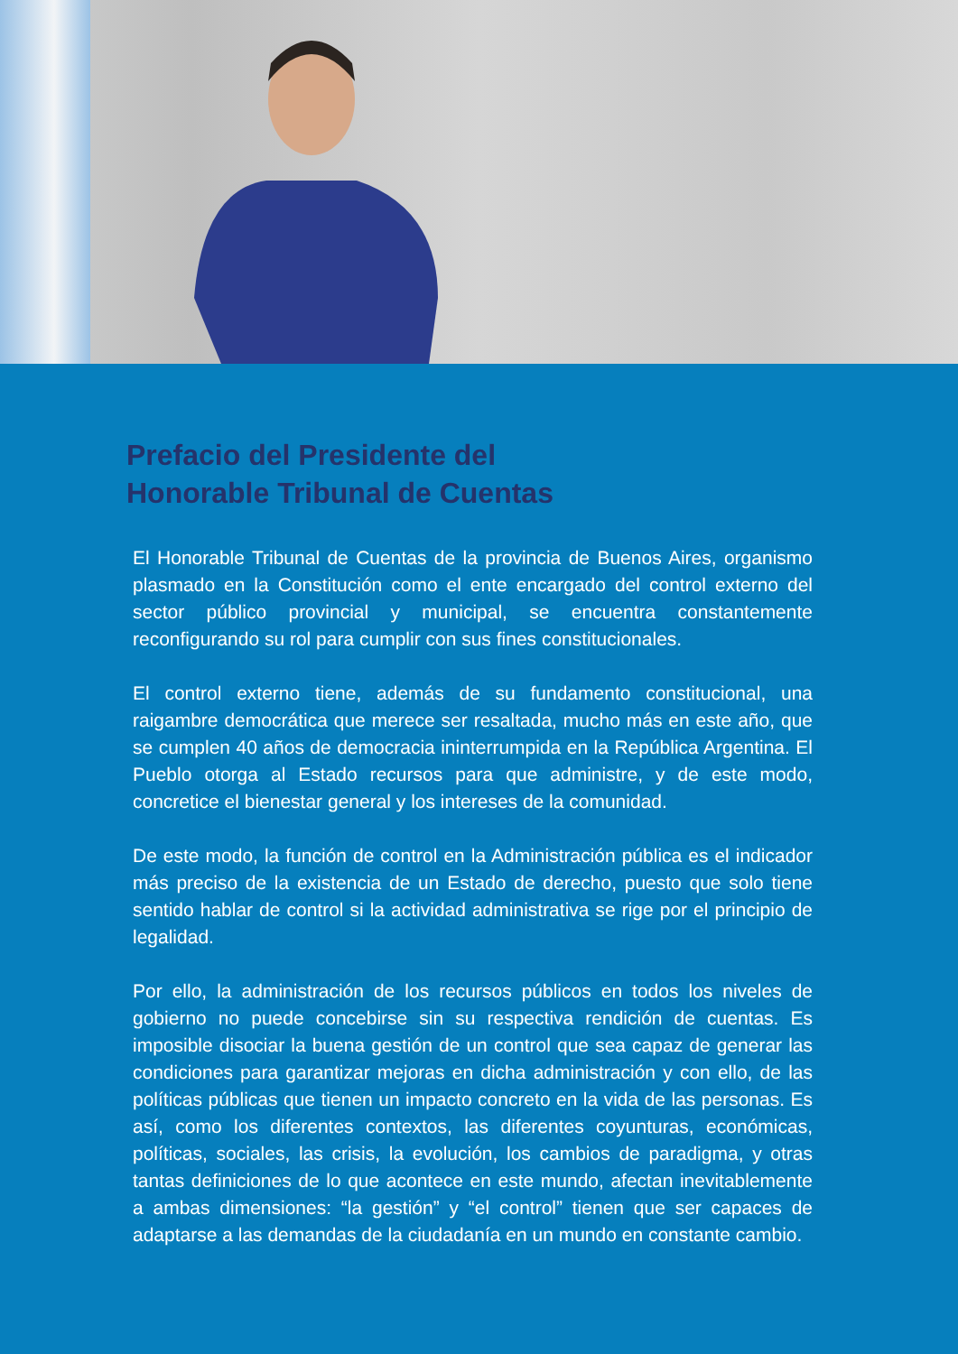Prefacio del Presidente del
Honorable Tribunal de Cuentas
El Honorable Tribunal de Cuentas de la provincia de Buenos Aires, organismo plasmado en la Constitución como el ente encargado del control externo del sector público provincial y municipal, se encuentra constantemente reconfigurando su rol para cumplir con sus fines constitucionales.
El control externo tiene, además de su fundamento constitucional, una raigambre democrática que merece ser resaltada, mucho más en este año, que se cumplen 40 años de democracia ininterrumpida en la República Argentina. El Pueblo otorga al Estado recursos para que administre, y de este modo, concretice el bienestar general y los intereses de la comunidad.
De este modo, la función de control en la Administración pública es el indicador más preciso de la existencia de un Estado de derecho, puesto que solo tiene sentido hablar de control si la actividad administrativa se rige por el principio de legalidad.
Por ello, la administración de los recursos públicos en todos los niveles de gobierno no puede concebirse sin su respectiva rendición de cuentas. Es imposible disociar la buena gestión de un control que sea capaz de generar las condiciones para garantizar mejoras en dicha administración y con ello, de las políticas públicas que tienen un impacto concreto en la vida de las personas. Es así, como los diferentes contextos, las diferentes coyunturas, económicas, políticas, sociales, las crisis, la evolución, los cambios de paradigma, y otras tantas definiciones de lo que acontece en este mundo, afectan inevitablemente a ambas dimensiones: “la gestión” y “el control” tienen que ser capaces de adaptarse a las demandas de la ciudadanía en un mundo en constante cambio.